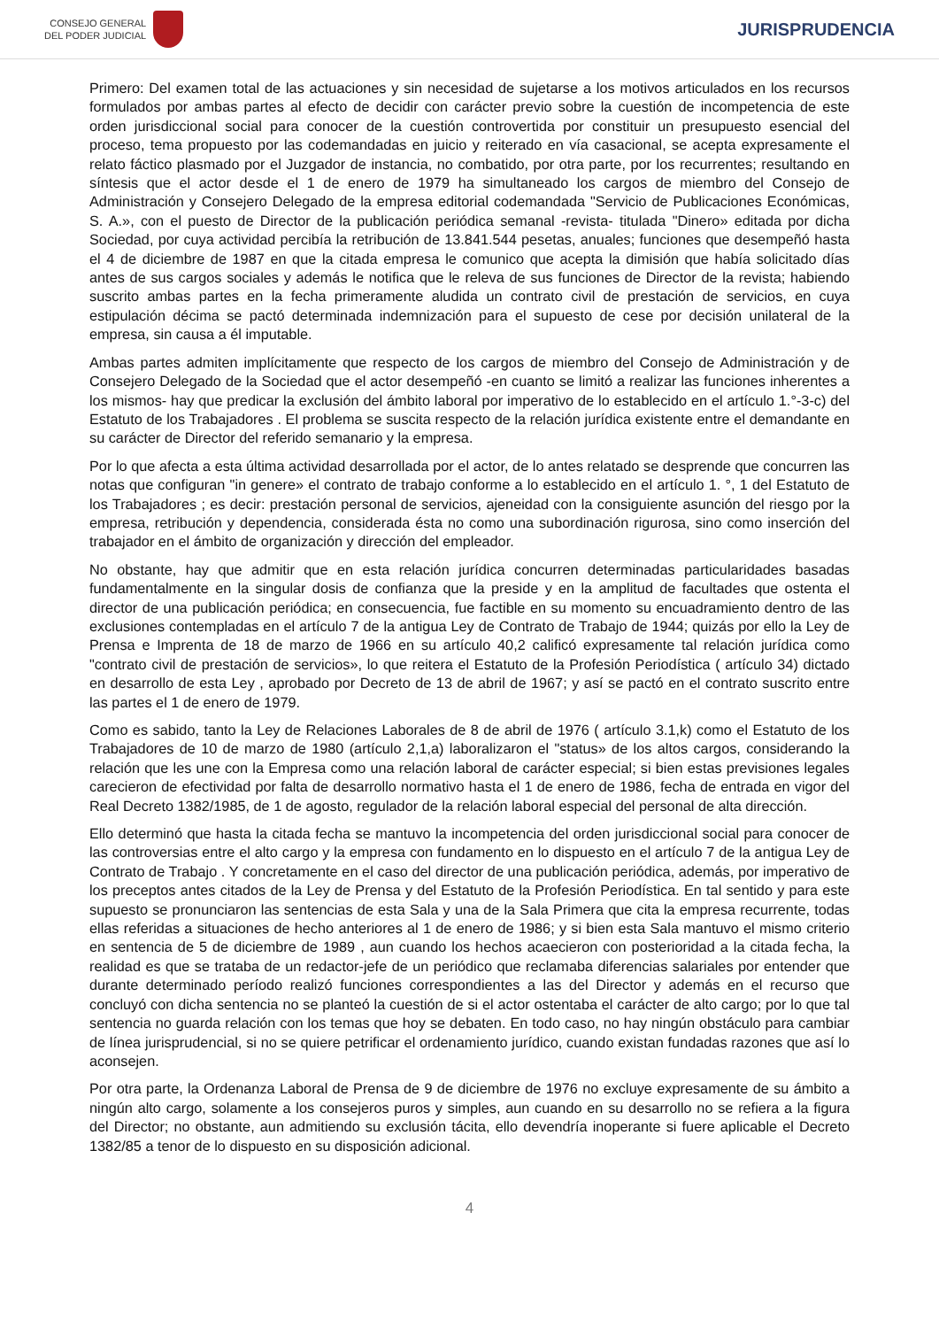CONSEJO GENERAL
DEL PODER JUDICIAL
JURISPRUDENCIA
Primero: Del examen total de las actuaciones y sin necesidad de sujetarse a los motivos articulados en los recursos formulados por ambas partes al efecto de decidir con carácter previo sobre la cuestión de incompetencia de este orden jurisdiccional social para conocer de la cuestión controvertida por constituir un presupuesto esencial del proceso, tema propuesto por las codemandadas en juicio y reiterado en vía casacional, se acepta expresamente el relato fáctico plasmado por el Juzgador de instancia, no combatido, por otra parte, por los recurrentes; resultando en síntesis que el actor desde el 1 de enero de 1979 ha simultaneado los cargos de miembro del Consejo de Administración y Consejero Delegado de la empresa editorial codemandada "Servicio de Publicaciones Económicas, S. A.», con el puesto de Director de la publicación periódica semanal -revista- titulada "Dinero» editada por dicha Sociedad, por cuya actividad percibía la retribución de 13.841.544 pesetas, anuales; funciones que desempeñó hasta el 4 de diciembre de 1987 en que la citada empresa le comunico que acepta la dimisión que había solicitado días antes de sus cargos sociales y además le notifica que le releva de sus funciones de Director de la revista; habiendo suscrito ambas partes en la fecha primeramente aludida un contrato civil de prestación de servicios, en cuya estipulación décima se pactó determinada indemnización para el supuesto de cese por decisión unilateral de la empresa, sin causa a él imputable.
Ambas partes admiten implícitamente que respecto de los cargos de miembro del Consejo de Administración y de Consejero Delegado de la Sociedad que el actor desempeñó -en cuanto se limitó a realizar las funciones inherentes a los mismos- hay que predicar la exclusión del ámbito laboral por imperativo de lo establecido en el artículo 1.°-3-c) del Estatuto de los Trabajadores . El problema se suscita respecto de la relación jurídica existente entre el demandante en su carácter de Director del referido semanario y la empresa.
Por lo que afecta a esta última actividad desarrollada por el actor, de lo antes relatado se desprende que concurren las notas que configuran "in genere» el contrato de trabajo conforme a lo establecido en el artículo 1. °, 1 del Estatuto de los Trabajadores ; es decir: prestación personal de servicios, ajeneidad con la consiguiente asunción del riesgo por la empresa, retribución y dependencia, considerada ésta no como una subordinación rigurosa, sino como inserción del trabajador en el ámbito de organización y dirección del empleador.
No obstante, hay que admitir que en esta relación jurídica concurren determinadas particularidades basadas fundamentalmente en la singular dosis de confianza que la preside y en la amplitud de facultades que ostenta el director de una publicación periódica; en consecuencia, fue factible en su momento su encuadramiento dentro de las exclusiones contempladas en el artículo 7 de la antigua Ley de Contrato de Trabajo de 1944; quizás por ello la Ley de Prensa e Imprenta de 18 de marzo de 1966 en su artículo 40,2 calificó expresamente tal relación jurídica como "contrato civil de prestación de servicios», lo que reitera el Estatuto de la Profesión Periodística ( artículo 34) dictado en desarrollo de esta Ley , aprobado por Decreto de 13 de abril de 1967; y así se pactó en el contrato suscrito entre las partes el 1 de enero de 1979.
Como es sabido, tanto la Ley de Relaciones Laborales de 8 de abril de 1976 ( artículo 3.1,k) como el Estatuto de los Trabajadores de 10 de marzo de 1980 (artículo 2,1,a) laboralizaron el "status» de los altos cargos, considerando la relación que les une con la Empresa como una relación laboral de carácter especial; si bien estas previsiones legales carecieron de efectividad por falta de desarrollo normativo hasta el 1 de enero de 1986, fecha de entrada en vigor del Real Decreto 1382/1985, de 1 de agosto, regulador de la relación laboral especial del personal de alta dirección.
Ello determinó que hasta la citada fecha se mantuvo la incompetencia del orden jurisdiccional social para conocer de las controversias entre el alto cargo y la empresa con fundamento en lo dispuesto en el artículo 7 de la antigua Ley de Contrato de Trabajo . Y concretamente en el caso del director de una publicación periódica, además, por imperativo de los preceptos antes citados de la Ley de Prensa y del Estatuto de la Profesión Periodística. En tal sentido y para este supuesto se pronunciaron las sentencias de esta Sala y una de la Sala Primera que cita la empresa recurrente, todas ellas referidas a situaciones de hecho anteriores al 1 de enero de 1986; y si bien esta Sala mantuvo el mismo criterio en sentencia de 5 de diciembre de 1989 , aun cuando los hechos acaecieron con posterioridad a la citada fecha, la realidad es que se trataba de un redactor-jefe de un periódico que reclamaba diferencias salariales por entender que durante determinado período realizó funciones correspondientes a las del Director y además en el recurso que concluyó con dicha sentencia no se planteó la cuestión de si el actor ostentaba el carácter de alto cargo; por lo que tal sentencia no guarda relación con los temas que hoy se debaten. En todo caso, no hay ningún obstáculo para cambiar de línea jurisprudencial, si no se quiere petrificar el ordenamiento jurídico, cuando existan fundadas razones que así lo aconsejen.
Por otra parte, la Ordenanza Laboral de Prensa de 9 de diciembre de 1976 no excluye expresamente de su ámbito a ningún alto cargo, solamente a los consejeros puros y simples, aun cuando en su desarrollo no se refiera a la figura del Director; no obstante, aun admitiendo su exclusión tácita, ello devendría inoperante si fuere aplicable el Decreto 1382/85 a tenor de lo dispuesto en su disposición adicional.
4